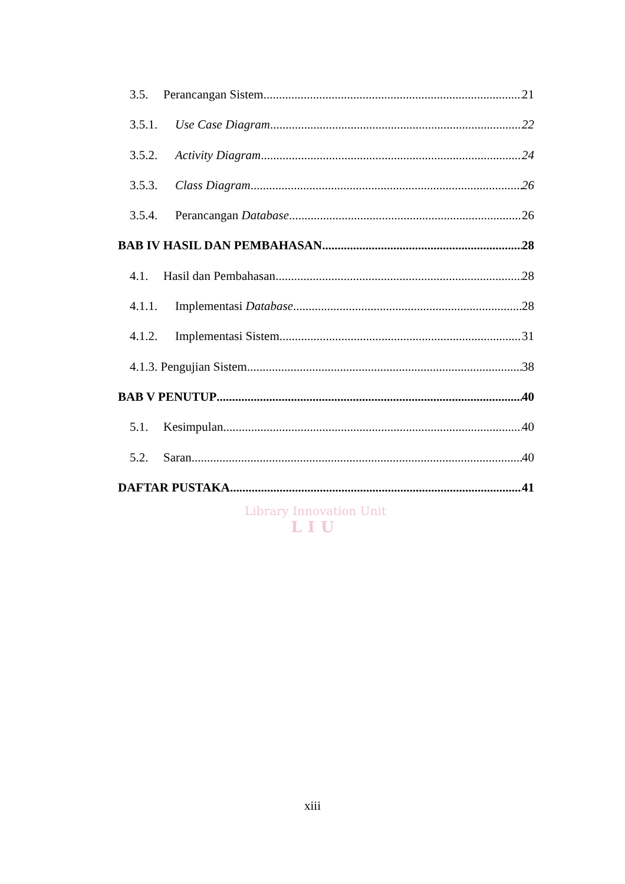3.5. Perancangan Sistem 21
3.5.1. Use Case Diagram 22
3.5.2. Activity Diagram 24
3.5.3. Class Diagram 26
3.5.4. Perancangan Database 26
BAB IV HASIL DAN PEMBAHASAN 28
4.1. Hasil dan Pembahasan 28
4.1.1. Implementasi Database 28
4.1.2. Implementasi Sistem 31
4.1.3. Pengujian Sistem 38
BAB V PENUTUP 40
5.1. Kesimpulan 40
5.2. Saran 40
DAFTAR PUSTAKA 41
Library Innovation Unit
LIU
xiii